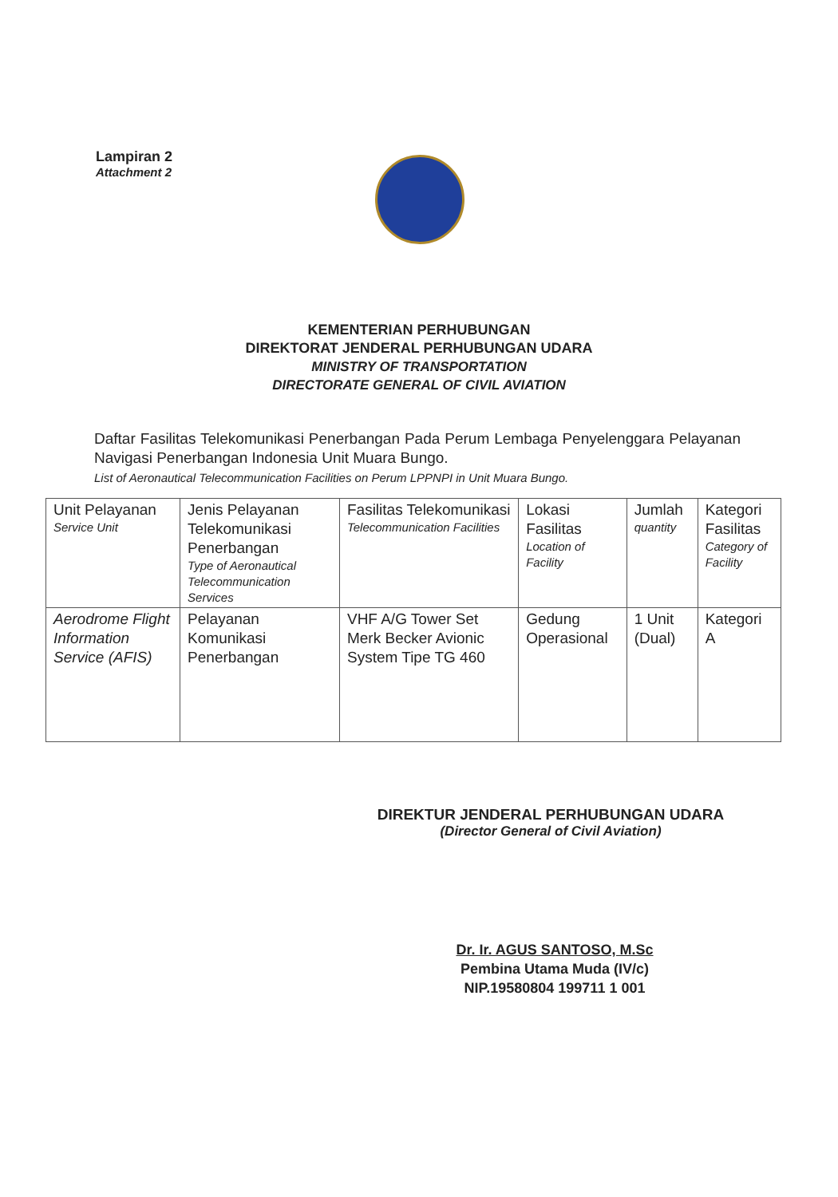Lampiran 2
Attachment 2
KEMENTERIAN PERHUBUNGAN
DIREKTORAT JENDERAL PERHUBUNGAN UDARA
MINISTRY OF TRANSPORTATION
DIRECTORATE GENERAL OF CIVIL AVIATION
Daftar Fasilitas Telekomunikasi Penerbangan Pada Perum Lembaga Penyelenggara Pelayanan Navigasi Penerbangan Indonesia Unit Muara Bungo.
List of Aeronautical Telecommunication Facilities on Perum LPPNPI in Unit Muara Bungo.
| Unit Pelayanan Service Unit | Jenis Pelayanan Telekomunikasi Penerbangan Type of Aeronautical Telecommunication Services | Fasilitas Telekomunikasi Telecommunication Facilities | Lokasi Fasilitas Location of Facility | Jumlah quantity | Kategori Fasilitas Category of Facility |
| --- | --- | --- | --- | --- | --- |
| Aerodrome Flight Information Service (AFIS) | Pelayanan Komunikasi Penerbangan | VHF A/G Tower Set Merk Becker Avionic System Tipe TG 460 | Gedung Operasional | 1 Unit (Dual) | Kategori A |
DIREKTUR JENDERAL PERHUBUNGAN UDARA
(Director General of Civil Aviation)
Dr. Ir. AGUS SANTOSO, M.Sc
Pembina Utama Muda (IV/c)
NIP.19580804 199711 1 001